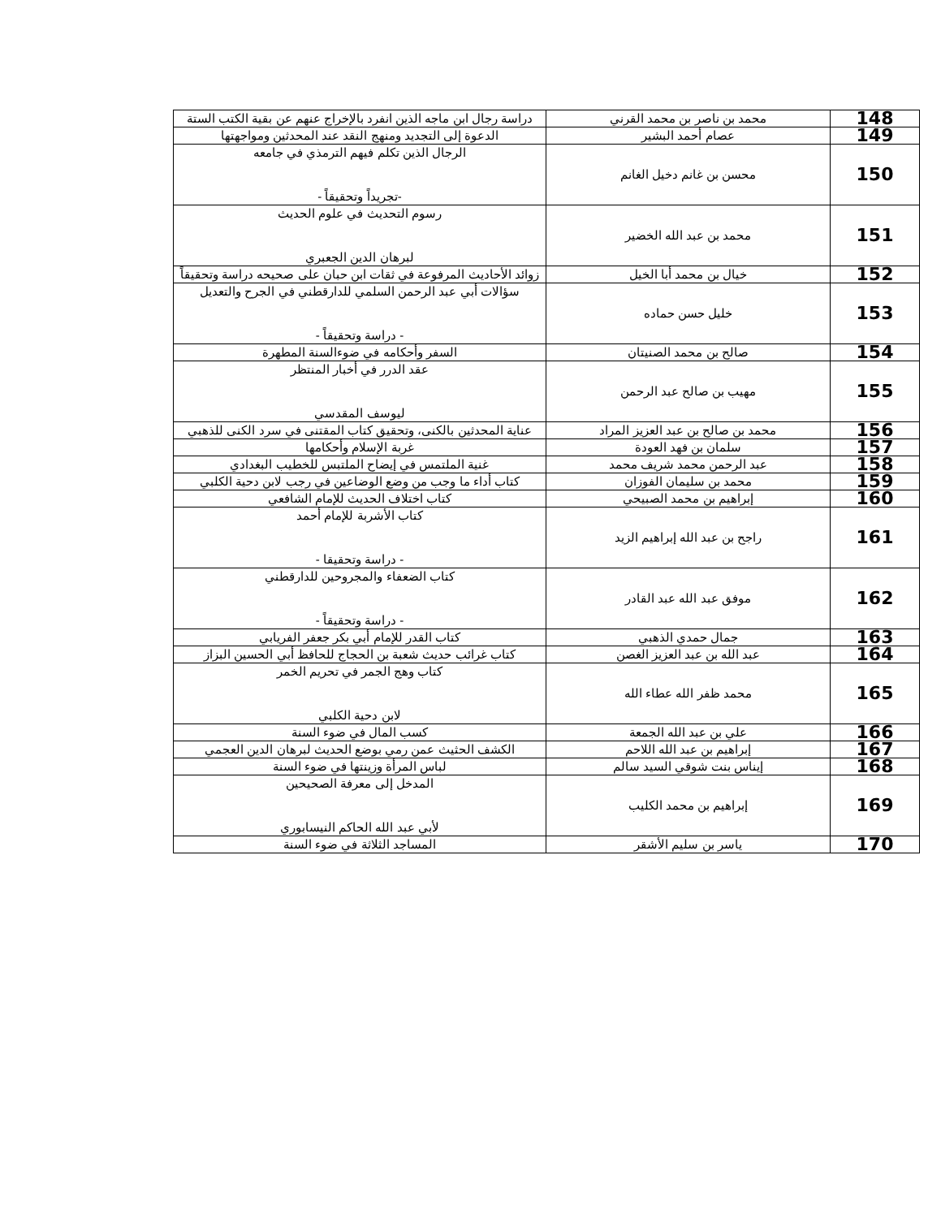| 148 | محمد بن ناصر بن محمد القرني | دراسة رجال ابن ماجه الذين انفرد بالإخراج عنهم عن بقية الكتب الستة |
| 149 | عصام أحمد البشير | الدعوة إلى التجديد ومنهج النقد عند المحدثين ومواجهتها |
| 150 | محسن بن غانم دخيل الغانم | الرجال الذين تكلم فيهم الترمذي في جامعه -تجريداً وتحقيقاً - |
| 151 | محمد بن عبد الله الخضير | رسوم التحديث في علوم الحديث لبرهان الدين الجعبري |
| 152 | خيال بن محمد أبا الخيل | زوائد الأحاديث المرفوعة في ثقات ابن حبان على صحيحه دراسة وتحقيقاً |
| 153 | خليل حسن حماده | سؤالات أبي عبد الرحمن السلمي للدارقطني في الجرح والتعديل - دراسة وتحقيقاً - |
| 154 | صالح بن محمد الصنيتان | السفر وأحكامه في ضوءالسنة المطهرة |
| 155 | مهيب بن صالح عبد الرحمن | عقد الدرر في أخبار المنتظر ليوسف المقدسي |
| 156 | محمد بن صالح بن عبد العزيز المراد | عناية المحدثين بالكنى، وتحقيق كتاب المقتنى في سرد الكنى للذهبي |
| 157 | سلمان بن فهد العودة | غربة الإسلام وأحكامها |
| 158 | عبد الرحمن محمد شريف محمد | غنية الملتمس في إيضاح الملتبس للخطيب البغدادي |
| 159 | محمد بن سليمان الفوزان | كتاب أداء ما وجب من وضع الوضاعين في رجب لابن دحية الكلبي |
| 160 | إبراهيم بن محمد الصبيحي | كتاب اختلاف الحديث للإمام الشافعي |
| 161 | راجح بن عبد الله إبراهيم الزيد | كتاب الأشربة للإمام أحمد - دراسة وتحقيقا - |
| 162 | موفق عبد الله عبد القادر | كتاب الضعفاء والمجروحين للدارقطني - دراسة وتحقيقاً - |
| 163 | جمال حمدي الذهبي | كتاب القدر للإمام أبي بكر جعفر الفريابي |
| 164 | عبد الله بن عبد العزيز الغصن | كتاب غرائب حديث شعبة بن الحجاج للحافظ أبي الحسين البزاز |
| 165 | محمد ظفر الله عطاء الله | كتاب وهج الجمر في تحريم الخمر لابن دحية الكلبي |
| 166 | علي بن عبد الله الجمعة | كسب المال في ضوء السنة |
| 167 | إبراهيم بن عبد الله اللاحم | الكشف الحثيث عمن رمي بوضع الحديث لبرهان الدين العجمي |
| 168 | إيناس بنت شوقي السيد سالم | لباس المرأة وزينتها في ضوء السنة |
| 169 | إبراهيم بن محمد الكليب | المدخل إلى معرفة الصحيحين لأبي عبد الله الحاكم النيسابوري |
| 170 | ياسر بن سليم الأشقر | المساجد الثلاثة في ضوء السنة |